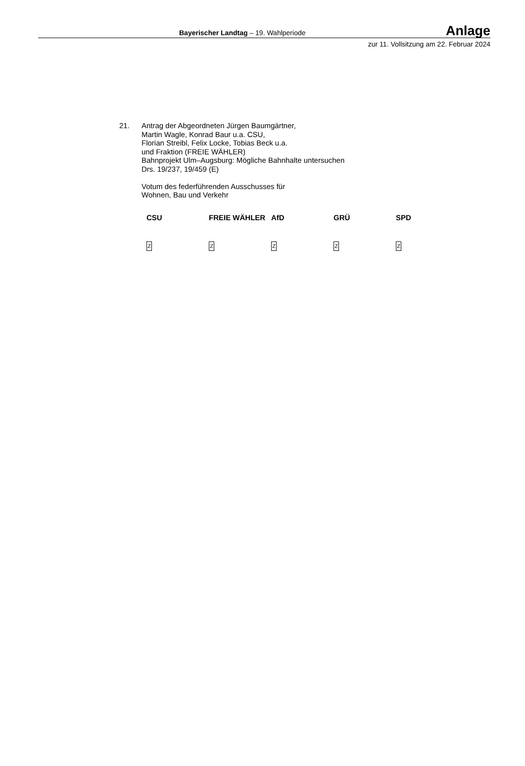Bayerischer Landtag – 19. Wahlperiode Anlage
zur 11. Vollsitzung am 22. Februar 2024
21. Antrag der Abgeordneten Jürgen Baumgärtner,
Martin Wagle, Konrad Baur u.a. CSU,
Florian Streibl, Felix Locke, Tobias Beck u.a.
und Fraktion (FREIE WÄHLER)
Bahnprojekt Ulm–Augsburg: Mögliche Bahnhalte untersuchen
Drs. 19/237, 19/459 (E)
Votum des federführenden Ausschusses für
Wohnen, Bau und Verkehr
| CSU | FREIE WÄHLER | AfD | GRÜ | SPD |
| --- | --- | --- | --- | --- |
| Z | Z | Z | Z | Z |